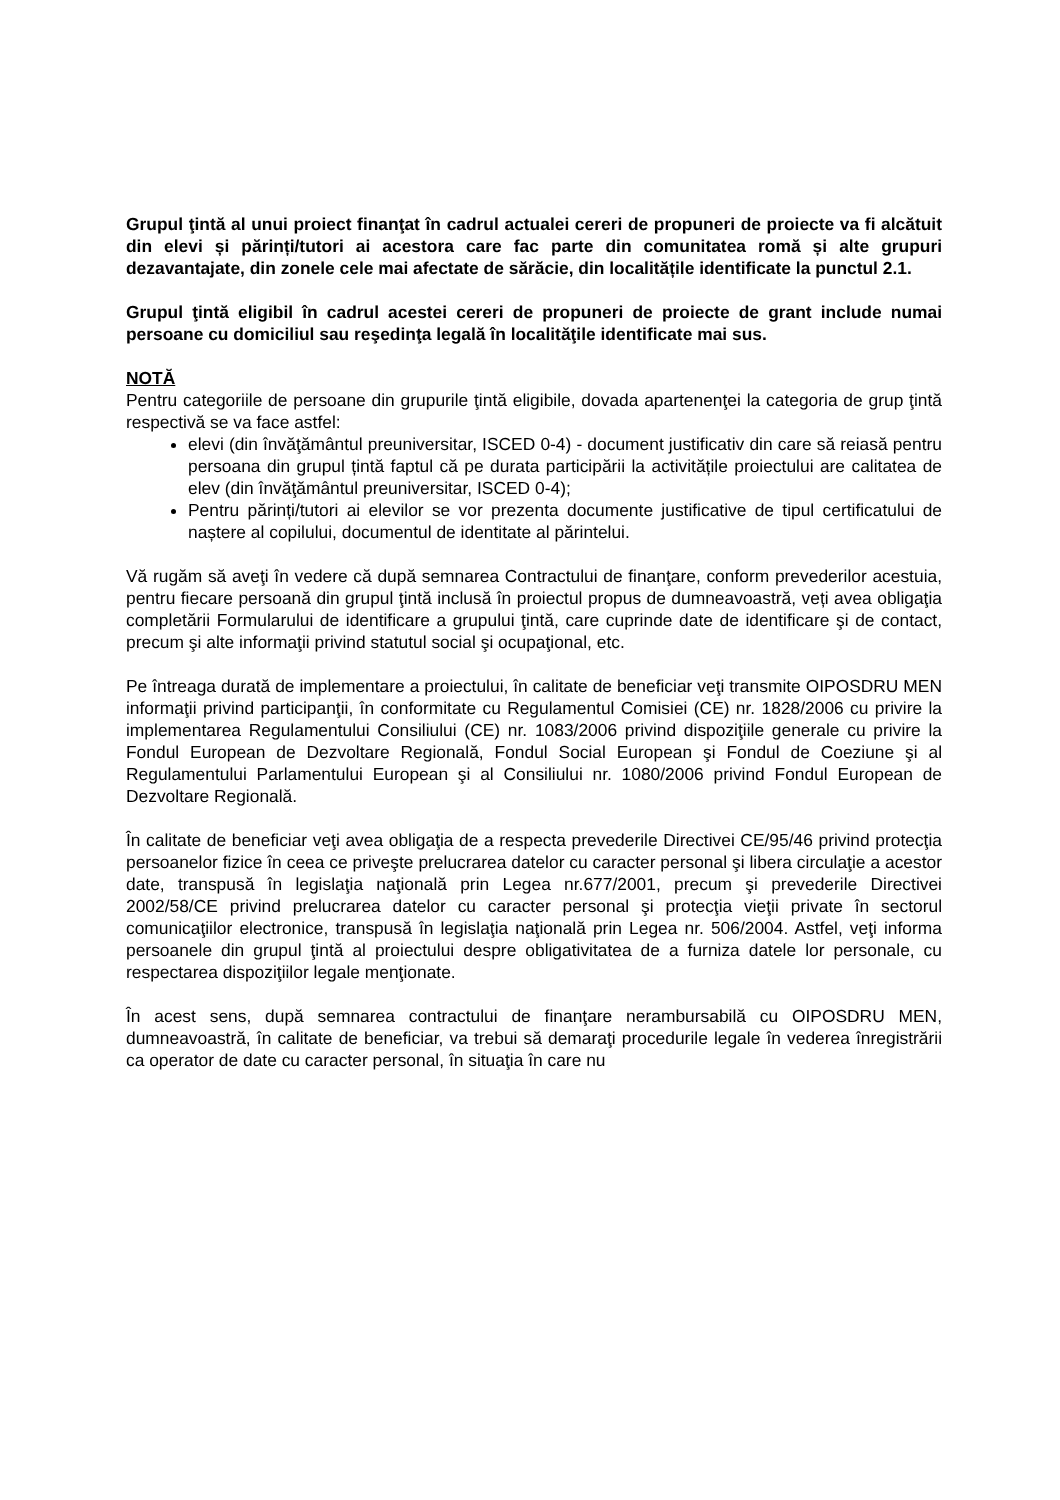Grupul ţintă al unui proiect finanţat în cadrul actualei cereri de propuneri de proiecte va fi alcătuit din elevi și părinți/tutori ai acestora care fac parte din comunitatea romă și alte grupuri dezavantajate, din zonele cele mai afectate de sărăcie, din localitățile identificate la punctul 2.1.
Grupul ţintă eligibil în cadrul acestei cereri de propuneri de proiecte de grant include numai persoane cu domiciliul sau reşedinţa legală în localităţile identificate mai sus.
NOTĂ
Pentru categoriile de persoane din grupurile ţintă eligibile, dovada apartenenţei la categoria de grup ţintă respectivă se va face astfel:
elevi (din învăţământul preuniversitar, ISCED 0-4) - document justificativ din care să reiasă pentru persoana din grupul țintă faptul că pe durata participării la activitățile proiectului are calitatea de elev (din învăţământul preuniversitar, ISCED 0-4);
Pentru părinți/tutori ai elevilor se vor prezenta documente justificative de tipul certificatului de naștere al copilului, documentul de identitate al părintelui.
Vă rugăm să aveţi în vedere că după semnarea Contractului de finanţare, conform prevederilor acestuia, pentru fiecare persoană din grupul ţintă inclusă în proiectul propus de dumneavoastră, veți avea obligaţia completării Formularului de identificare a grupului ţintă, care cuprinde date de identificare şi de contact, precum şi alte informaţii privind statutul social şi ocupaţional, etc.
Pe întreaga durată de implementare a proiectului, în calitate de beneficiar veţi transmite OIPOSDRU MEN informaţii privind participanţii, în conformitate cu Regulamentul Comisiei (CE) nr. 1828/2006 cu privire la implementarea Regulamentului Consiliului (CE) nr. 1083/2006 privind dispoziţiile generale cu privire la Fondul European de Dezvoltare Regională, Fondul Social European şi Fondul de Coeziune şi al Regulamentului Parlamentului European şi al Consiliului nr. 1080/2006 privind Fondul European de Dezvoltare Regională.
În calitate de beneficiar veţi avea obligaţia de a respecta prevederile Directivei CE/95/46 privind protecţia persoanelor fizice în ceea ce priveşte prelucrarea datelor cu caracter personal şi libera circulaţie a acestor date, transpusă în legislaţia naţională prin Legea nr.677/2001, precum şi prevederile Directivei 2002/58/CE privind prelucrarea datelor cu caracter personal şi protecţia vieţii private în sectorul comunicaţiilor electronice, transpusă în legislaţia naţională prin Legea nr. 506/2004. Astfel, veţi informa persoanele din grupul ţintă al proiectului despre obligativitatea de a furniza datele lor personale, cu respectarea dispoziţiilor legale menţionate.
În acest sens, după semnarea contractului de finanţare nerambursabilă cu OIPOSDRU MEN, dumneavoastră, în calitate de beneficiar, va trebui să demaraţi procedurile legale în vederea înregistrării ca operator de date cu caracter personal, în situaţia în care nu